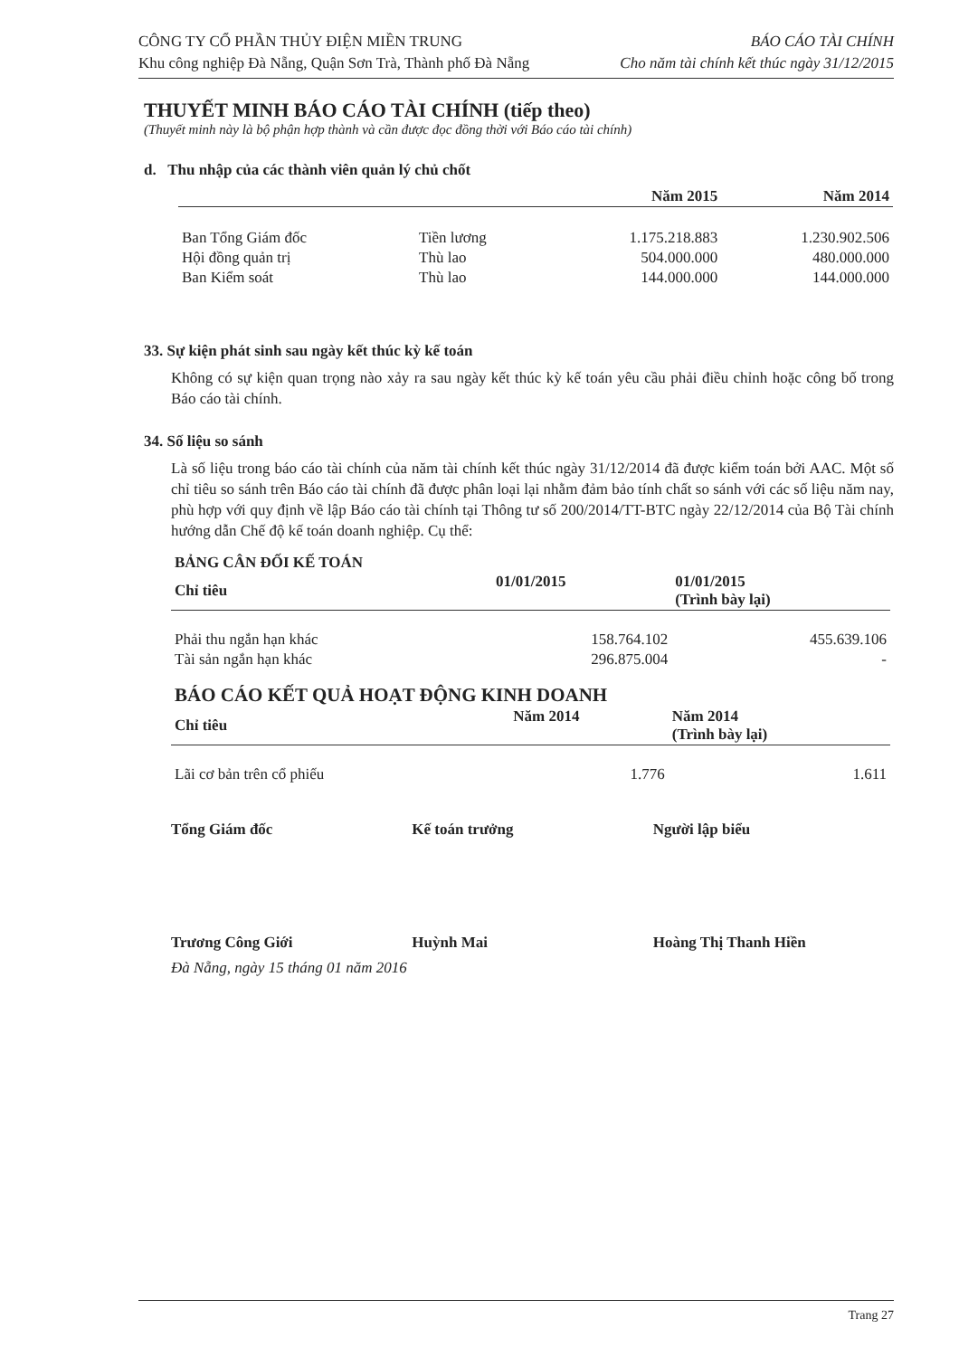CÔNG TY CỔ PHẦN THỦY ĐIỆN MIỀN TRUNG
Khu công nghiệp Đà Nẵng, Quận Sơn Trà, Thành phố Đà Nẵng
BÁO CÁO TÀI CHÍNH
Cho năm tài chính kết thúc ngày 31/12/2015
THUYẾT MINH BÁO CÁO TÀI CHÍNH (tiếp theo)
(Thuyết minh này là bộ phận hợp thành và cần được đọc đồng thời với Báo cáo tài chính)
d. Thu nhập của các thành viên quản lý chủ chốt
| | | Năm 2015 | Năm 2014 |
| --- | --- | --- | --- |
| Ban Tổng Giám đốc | Tiền lương | 1.175.218.883 | 1.230.902.506 |
| Hội đồng quản trị | Thù lao | 504.000.000 | 480.000.000 |
| Ban Kiểm soát | Thù lao | 144.000.000 | 144.000.000 |
33. Sự kiện phát sinh sau ngày kết thúc kỳ kế toán
Không có sự kiện quan trọng nào xảy ra sau ngày kết thúc kỳ kế toán yêu cầu phải điều chỉnh hoặc công bố trong Báo cáo tài chính.
34. Số liệu so sánh
Là số liệu trong báo cáo tài chính của năm tài chính kết thúc ngày 31/12/2014 đã được kiểm toán bởi AAC. Một số chỉ tiêu so sánh trên Báo cáo tài chính đã được phân loại lại nhằm đảm bảo tính chất so sánh với các số liệu năm nay, phù hợp với quy định về lập Báo cáo tài chính tại Thông tư số 200/2014/TT-BTC ngày 22/12/2014 của Bộ Tài chính hướng dẫn Chế độ kế toán doanh nghiệp. Cụ thể:
BẢNG CÂN ĐỐI KẾ TOÁN
| Chỉ tiêu | 01/01/2015 | 01/01/2015 (Trình bày lại) |
| --- | --- | --- |
| Phải thu ngắn hạn khác | 158.764.102 | 455.639.106 |
| Tài sản ngắn hạn khác | 296.875.004 | - |
BÁO CÁO KẾT QUẢ HOẠT ĐỘNG KINH DOANH
| Chỉ tiêu | Năm 2014 | Năm 2014 (Trình bày lại) |
| --- | --- | --- |
| Lãi cơ bản trên cổ phiếu | 1.776 | 1.611 |
Tổng Giám đốc Kế toán trưởng Người lập biểu
Trương Công Giới Huỳnh Mai Hoàng Thị Thanh Hiền
Đà Nẵng, ngày 15 tháng 01 năm 2016
Trang 27